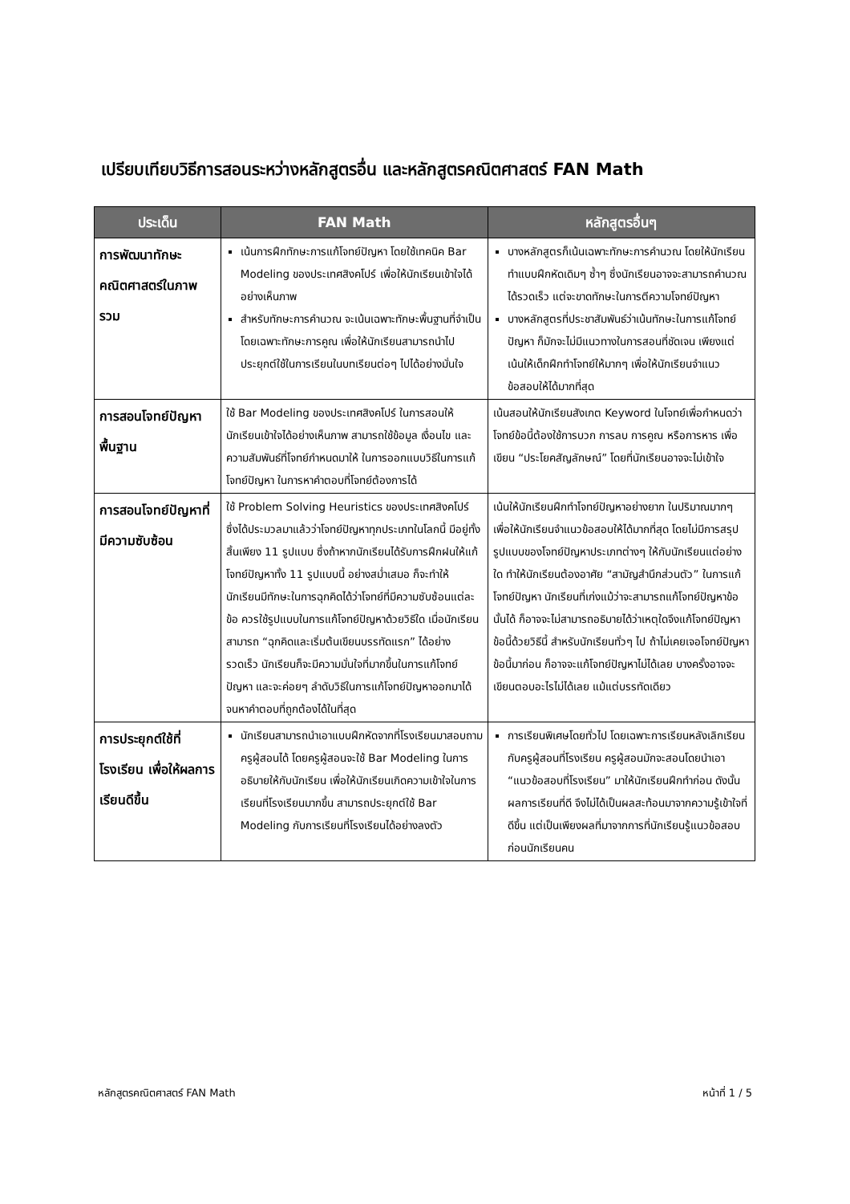เปรียบเทียบวิธีการสอนระหว่างหลักสูตรอื่น และหลักสูตรคณิตศาสตร์ FAN Math
| ประเด็น | FAN Math | หลักสูตรอื่นๆ |
| --- | --- | --- |
| การพัฒนาทักษะคณิตศาสตร์ในภาพรวม | เน้นการฝึกทักษะการแก้โจทย์ปัญหา โดยใช้เทคนิค Bar Modeling ของประเทศสิงคโปร์ เพื่อให้นักเรียนเข้าใจได้อย่างเห็นภาพ สำหรับทักษะการคำนวณ จะเน้นเฉพาะทักษะพื้นฐานที่จำเป็น โดยเฉพาะทักษะการคูณ เพื่อให้นักเรียนสามารถนำไปประยุกต์ใช้ในการเรียนในบทเรียนต่อๆ ไปได้อย่างมั่นใจ | บางหลักสูตรก็เน้นเฉพาะทักษะการคำนวณ โดยให้นักเรียนทำแบบฝึกหัดเดิมๆ ซ้ำๆ ซึ่งนักเรียนอาจจะสามารถคำนวณได้รวดเร็ว แต่จะขาดทักษะในการตีความโจทย์ปัญหา บางหลักสูตรที่ประชาสัมพันธ์ว่าเน้นทักษะในการแก้โจทย์ปัญหา ก็มักจะไม่มีแนวทางในการสอนที่ชัดเจน เพียงแต่เน้นให้เด็กฝึกทำโจทย์ให้มากๆ เพื่อให้นักเรียนจำแนวข้อสอบให้ได้มากที่สุด |
| การสอนโจทย์ปัญหาพื้นฐาน | ใช้ Bar Modeling ของประเทศสิงคโปร์ ในการสอนให้นักเรียนเข้าใจได้อย่างเห็นภาพ สามารถใช้ข้อมูล เงื่อนไข และความสัมพันธ์ที่โจทย์กำหนดมาให้ ในการออกแบบวิธีในการแก้โจทย์ปัญหา ในการหาคำตอบที่โจทย์ต้องการได้ | เน้นสอนให้นักเรียนสังเกต Keyword ในโจทย์เพื่อกำหนดว่าโจทย์ข้อนี้ต้องใช้การบวก การลบ การคูณ หรือการหาร เพื่อเขียน “ประโยคสัญลักษณ์” โดยที่นักเรียนอาจจะไม่เข้าใจ |
| การสอนโจทย์ปัญหาที่มีความซับซ้อน | ใช้ Problem Solving Heuristics ของประเทศสิงคโปร์ ซึ่งได้ประมวลมาแล้วว่าโจทย์ปัญหาทุกประเภทในโลกนี้ มีอยู่ทั้งสิ้นเพียง 11 รูปแบบ ซึ่งถ้าหากนักเรียนได้รับการฝึกฝนให้แก้โจทย์ปัญหาทั้ง 11 รูปแบบนี้ อย่างสม่ำเสมอ ก็จะทำให้นักเรียนมีทักษะในการฉุกคิดได้ว่าโจทย์ที่มีความซับซ้อนแต่ละข้อ ควรใช้รูปแบบในการแก้โจทย์ปัญหาด้วยวิธีใด เมื่อนักเรียนสามารถ “ฉุกคิดและเริ่มต้นเขียนบรรทัดแรก” ได้อย่างรวดเร็ว นักเรียนก็จะมีความมั่นใจที่มากขึ้นในการแก้โจทย์ปัญหา และจะค่อยๆ ลำดับวิธีในการแก้โจทย์ปัญหาออกมาได้ จนหาคำตอบที่ถูกต้องได้ในที่สุด | เน้นให้นักเรียนฝึกทำโจทย์ปัญหาอย่างยาก ในปริมาณมากๆ เพื่อให้นักเรียนจำแนวข้อสอบให้ได้มากที่สุด โดยไม่มีการสรุปรูปแบบของโจทย์ปัญหาประเภทต่างๆ ให้กับนักเรียนแต่อย่างใด ทำให้นักเรียนต้องอาศัย “สามัญสำนึกส่วนตัว” ในการแก้โจทย์ปัญหา นักเรียนที่เก่งแม้ว่าจะสามารถแก้โจทย์ปัญหาข้อนั้นได้ ก็อาจจะไม่สามารถอธิบายได้ว่าเหตุใดจึงแก้โจทย์ปัญหาข้อนี้ด้วยวิธีนี้ สำหรับนักเรียนทั่วๆ ไป ถ้าไม่เคยเจอโจทย์ปัญหาข้อนี้มาก่อน ก็อาจจะแก้โจทย์ปัญหาไม่ได้เลย บางครั้งอาจจะเขียนตอบอะไรไม่ได้เลย แม้แต่บรรทัดเดียว |
| การประยุกต์ใช้ที่โรงเรียน เพื่อให้ผลการเรียนดีขึ้น | นักเรียนสามารถนำเอาแบบฝึกหัดจากที่โรงเรียนมาสอบถามครูผู้สอนได้ โดยครูผู้สอนจะใช้ Bar Modeling ในการอธิบายให้กับนักเรียน เพื่อให้นักเรียนเกิดความเข้าใจในการเรียนที่โรงเรียนมากขึ้น สามารถประยุกต์ใช้ Bar Modeling กับการเรียนที่โรงเรียนได้อย่างลงตัว | การเรียนพิเศษโดยทั่วไป โดยเฉพาะการเรียนหลังเลิกเรียนกับครูผู้สอนที่โรงเรียน ครูผู้สอนมักจะสอนโดยนำเอา “แนวข้อสอบที่โรงเรียน” มาให้นักเรียนฝึกทำก่อน ดังนั้นผลการเรียนที่ดี จึงไม่ได้เป็นผลสะท้อนมาจากความรู้เข้าใจที่ดีขึ้น แต่เป็นเพียงผลที่มาจากการที่นักเรียนรู้แนวข้อสอบก่อนนักเรียนคน |
หลักสูตรคณิตศาสตร์ FAN Math หน้าที่ 1 / 5